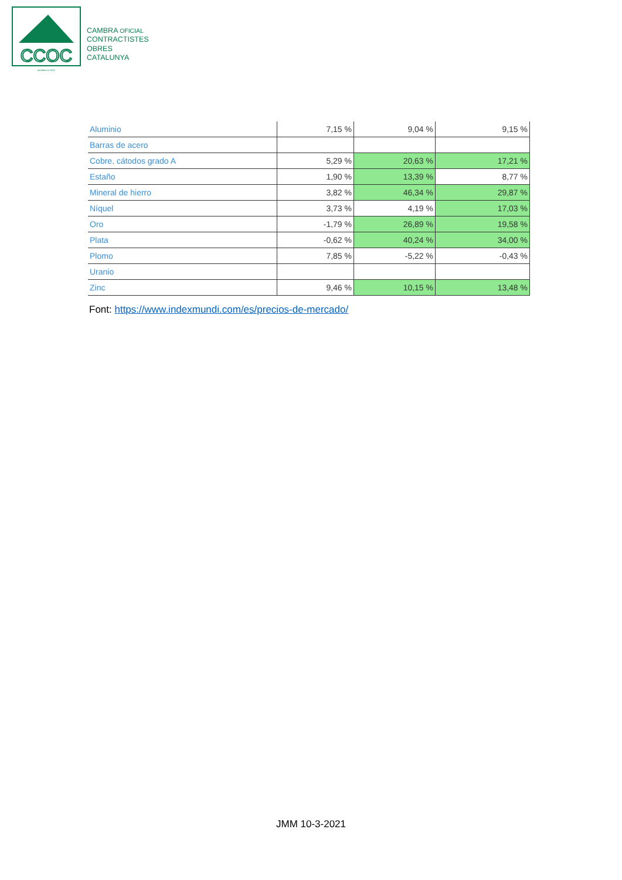CCOC
fundada en 1912
CAMBRA OFICIAL
CONTRACTISTES
OBRES
CATALUNYA
| Aluminio | 7,15 % | 9,04 % | 9,15 % |
| Barras de acero | | | |
| Cobre, cátodos grado A | 5,29 % | 20,63 % | 17,21 % |
| Estaño | 1,90 % | 13,39 % | 8,77 % |
| Mineral de hierro | 3,82 % | 46,34 % | 29,87 % |
| Níquel | 3,73 % | 4,19 % | 17,03 % |
| Oro | -1,79 % | 26,89 % | 19,58 % |
| Plata | -0,62 % | 40,24 % | 34,00 % |
| Plomo | 7,85 % | -5,22 % | -0,43 % |
| Uranio | | | |
| Zinc | 9,46 % | 10,15 % | 13,48 % |
Font: https://www.indexmundi.com/es/precios-de-mercado/
JMM 10-3-2021